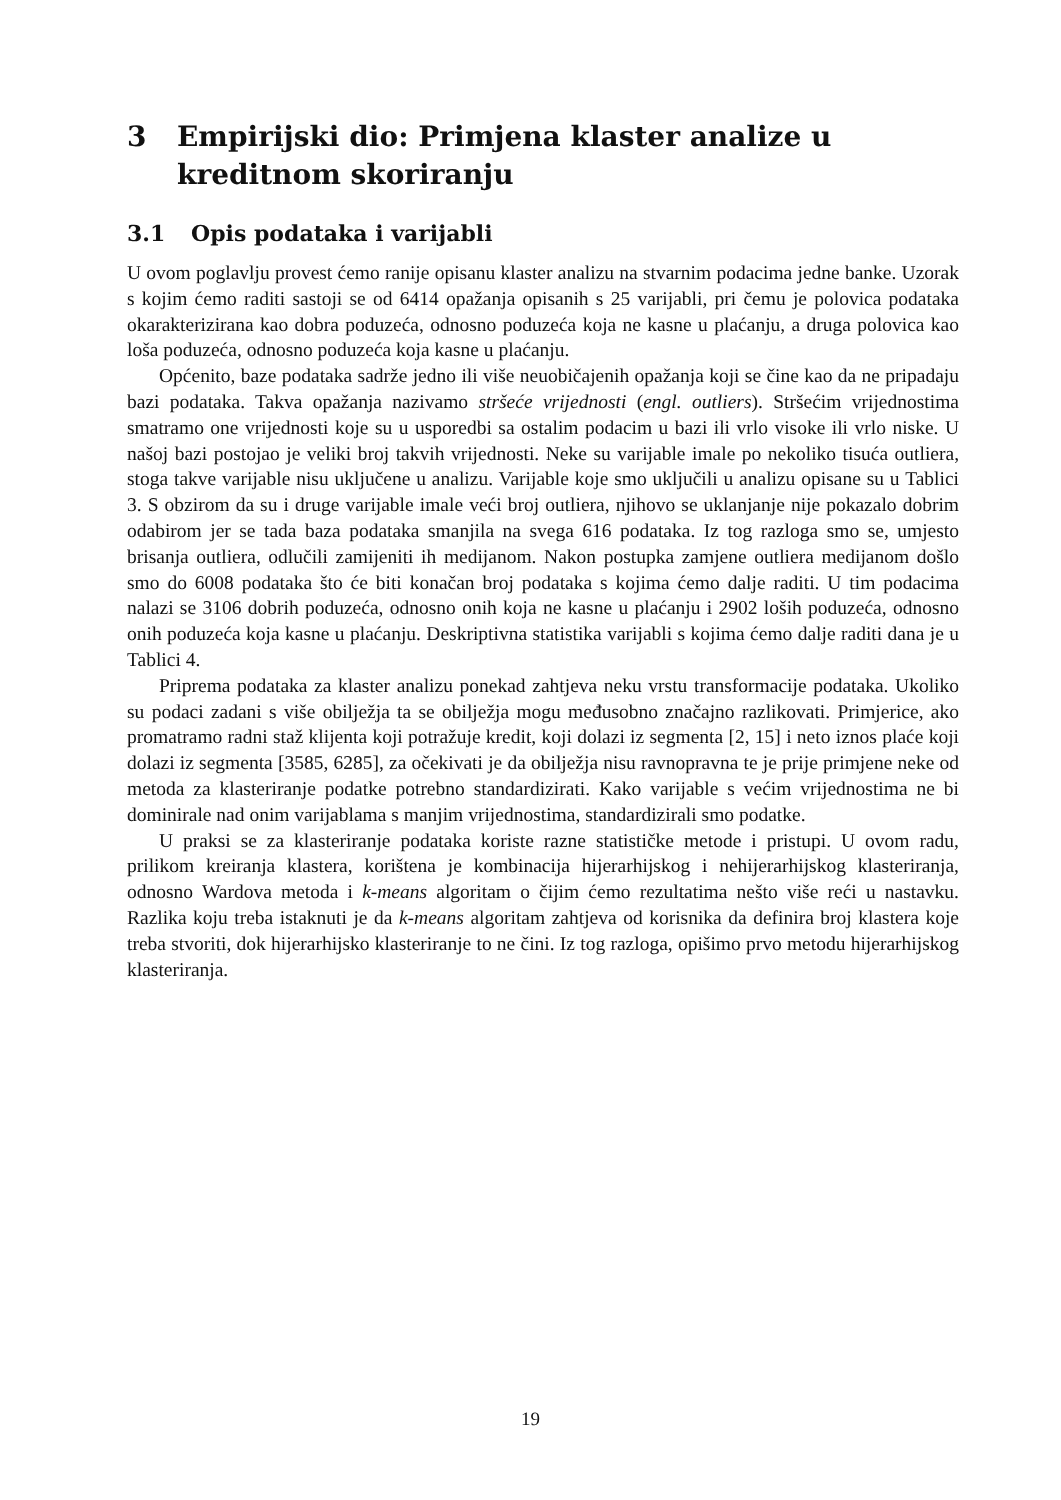3 Empirijski dio: Primjena klaster analize u kreditnom skoriranju
3.1 Opis podataka i varijabli
U ovom poglavlju provest ćemo ranije opisanu klaster analizu na stvarnim podacima jedne banke. Uzorak s kojim ćemo raditi sastoji se od 6414 opažanja opisanih s 25 varijabli, pri čemu je polovica podataka okarakterizirana kao dobra poduzeća, odnosno poduzeća koja ne kasne u plaćanju, a druga polovica kao loša poduzeća, odnosno poduzeća koja kasne u plaćanju.
Općenito, baze podataka sadrže jedno ili više neuobičajenih opažanja koji se čine kao da ne pripadaju bazi podataka. Takva opažanja nazivamo stršeće vrijednosti (engl. outliers). Stršećim vrijednostima smatramo one vrijednosti koje su u usporedbi sa ostalim podacim u bazi ili vrlo visoke ili vrlo niske. U našoj bazi postojao je veliki broj takvih vrijednosti. Neke su varijable imale po nekoliko tisuća outliera, stoga takve varijable nisu uključene u analizu. Varijable koje smo uključili u analizu opisane su u Tablici 3. S obzirom da su i druge varijable imale veći broj outliera, njihovo se uklanjanje nije pokazalo dobrim odabirom jer se tada baza podataka smanjila na svega 616 podataka. Iz tog razloga smo se, umjesto brisanja outliera, odlučili zamijeniti ih medijanom. Nakon postupka zamjene outliera medijanom došlo smo do 6008 podataka što će biti konačan broj podataka s kojima ćemo dalje raditi. U tim podacima nalazi se 3106 dobrih poduzeća, odnosno onih koja ne kasne u plaćanju i 2902 loših poduzeća, odnosno onih poduzeća koja kasne u plaćanju. Deskriptivna statistika varijabli s kojima ćemo dalje raditi dana je u Tablici 4.
Priprema podataka za klaster analizu ponekad zahtjeva neku vrstu transformacije podataka. Ukoliko su podaci zadani s više obilježja ta se obilježja mogu međusobno značajno razlikovati. Primjerice, ako promatramo radni staž klijenta koji potražuje kredit, koji dolazi iz segmenta [2, 15] i neto iznos plaće koji dolazi iz segmenta [3585, 6285], za očekivati je da obilježja nisu ravnopravna te je prije primjene neke od metoda za klasteriranje podatke potrebno standardizirati. Kako varijable s većim vrijednostima ne bi dominirale nad onim varijablama s manjim vrijednostima, standardizirali smo podatke.
U praksi se za klasteriranje podataka koriste razne statističke metode i pristupi. U ovom radu, prilikom kreiranja klastera, korištena je kombinacija hijerarhijskog i nehijerarhijskog klasteriranja, odnosno Wardova metoda i k-means algoritam o čijim ćemo rezultatima nešto više reći u nastavku. Razlika koju treba istaknuti je da k-means algoritam zahtjeva od korisnika da definira broj klastera koje treba stvoriti, dok hijerarhijsko klasteriranje to ne čini. Iz tog razloga, opišimo prvo metodu hijerarhijskog klasteriranja.
19